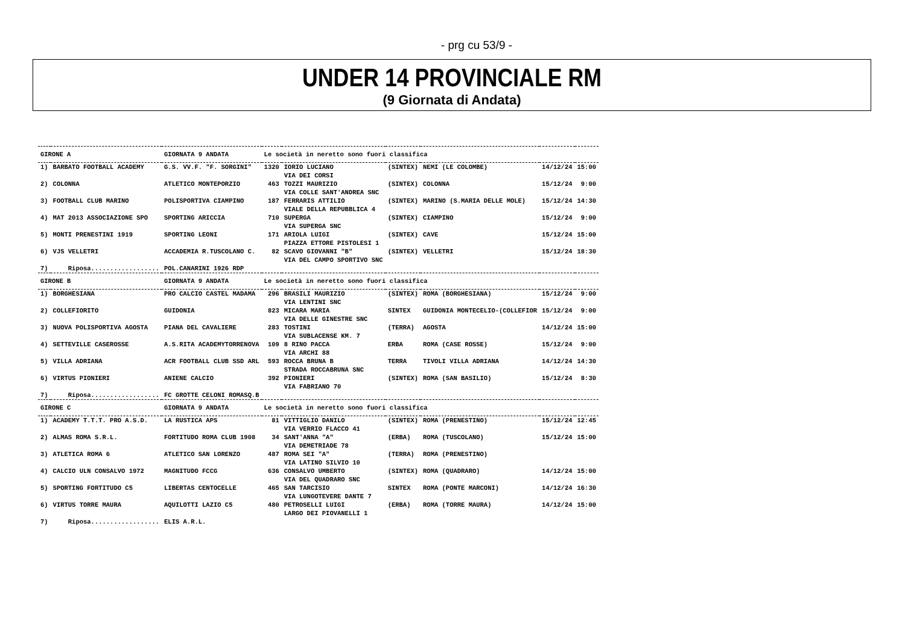- prg cu 53/9 -
UNDER 14 PROVINCIALE RM
(9 Giornata di Andata)
| GIRONE A | | GIORNATA 9 ANDATA | Le società in neretto sono fuori classifica | | | | | |
| 1) | BARBATO FOOTBALL ACADEMY | G.S. VV.F. "F. SORGINI" | 1320 | IORIO LUCIANO VIA DEI CORSI | (SINTEX) | NEMI (LE COLOMBE) | 14/12/24 | 15:00 |
| 2) | COLONNA | ATLETICO MONTEPORZIO | 463 | TOZZI MAURIZIO VIA COLLE SANT'ANDREA SNC | (SINTEX) | COLONNA | 15/12/24 | 9:00 |
| 3) | FOOTBALL CLUB MARINO | POLISPORTIVA CIAMPINO | 187 | FERRARIS ATTILIO VIALE DELLA REPUBBLICA 4 | (SINTEX) | MARINO (S.MARIA DELLE MOLE) | 15/12/24 | 14:30 |
| 4) | MAT 2013 ASSOCIAZIONE SPO | SPORTING ARICCIA | 710 | SUPERGA VIA SUPERGA SNC | (SINTEX) | CIAMPINO | 15/12/24 | 9:00 |
| 5) | MONTI PRENESTINI 1919 | SPORTING LEONI | 171 | ARIOLA LUIGI PIAZZA ETTORE PISTOLESI 1 | (SINTEX) | CAVE | 15/12/24 | 15:00 |
| 6) | VJS VELLETRI | ACCADEMIA R.TUSCOLANO C. | 82 | SCAVO GIOVANNI "B" VIA DEL CAMPO SPORTIVO SNC | (SINTEX) | VELLETRI | 15/12/24 | 18:30 |
| 7) | Riposa.................. | POL.CANARINI 1926 RDP | | | | | | |
| GIRONE B | | GIORNATA 9 ANDATA | Le società in neretto sono fuori classifica | | | | | |
| 1) | BORGHESIANA | PRO CALCIO CASTEL MADAMA | 296 | BRASILI MAURIZIO VIA LENTINI SNC | (SINTEX) | ROMA (BORGHESIANA) | 15/12/24 | 9:00 |
| 2) | COLLEFIORITO | GUIDONIA | 823 | MICARA MARIA VIA DELLE GINESTRE SNC | SINTEX | GUIDONIA MONTECELIO-(COLLEFIOR | 15/12/24 | 9:00 |
| 3) | NUOVA POLISPORTIVA AGOSTA | PIANA DEL CAVALIERE | 283 | TOSTINI VIA SUBLACENSE KM. 7 | (TERRA) | AGOSTA | 14/12/24 | 15:00 |
| 4) | SETTEVILLE CASEROSSE | A.S.RITA ACADEMYTORRENOVA | 109 | 8 RINO PACCA VIA ARCHI 88 | ERBA | ROMA (CASE ROSSE) | 15/12/24 | 9:00 |
| 5) | VILLA ADRIANA | ACR FOOTBALL CLUB SSD ARL | 593 | ROCCA BRUNA B STRADA ROCCABRUNA SNC | TERRA | TIVOLI VILLA ADRIANA | 14/12/24 | 14:30 |
| 6) | VIRTUS PIONIERI | ANIENE CALCIO | 392 | PIONIERI VIA FABRIANO 70 | (SINTEX) | ROMA (SAN BASILIO) | 15/12/24 | 8:30 |
| 7) | Riposa.................. | FC GROTTE CELONI ROMASQ.B | | | | | | |
| GIRONE C | | GIORNATA 9 ANDATA | Le società in neretto sono fuori classifica | | | | | |
| 1) | ACADEMY T.T.T. PRO A.S.D. | LA RUSTICA APS | 81 | VITTIGLIO DANILO VIA VERRIO FLACCO 41 | (SINTEX) | ROMA (PRENESTINO) | 15/12/24 | 12:45 |
| 2) | ALMAS ROMA S.R.L. | FORTITUDO ROMA CLUB 1908 | 34 | SANT'ANNA "A" VIA DEMETRIADE 78 | (ERBA) | ROMA (TUSCOLANO) | 15/12/24 | 15:00 |
| 3) | ATLETICA ROMA 6 | ATLETICO SAN LORENZO | 487 | ROMA SEI "A" VIA LATINO SILVIO 10 | (TERRA) | ROMA (PRENESTINO) | | |
| 4) | CALCIO ULN CONSALVO 1972 | MAGNITUDO FCCG | 636 | CONSALVO UMBERTO VIA DEL QUADRARO SNC | (SINTEX) | ROMA (QUADRARO) | 14/12/24 | 15:00 |
| 5) | SPORTING FORTITUDO C5 | LIBERTAS CENTOCELLE | 465 | SAN TARCISIO VIA LUNGOTEVERE DANTE 7 | SINTEX | ROMA (PONTE MARCONI) | 14/12/24 | 16:30 |
| 6) | VIRTUS TORRE MAURA | AQUILOTTI LAZIO C5 | 480 | PETROSELLI LUIGI LARGO DEI PIOVANELLI 1 | (ERBA) | ROMA (TORRE MAURA) | 14/12/24 | 15:00 |
| 7) | Riposa.................. | ELIS A.R.L. | | | | | | |